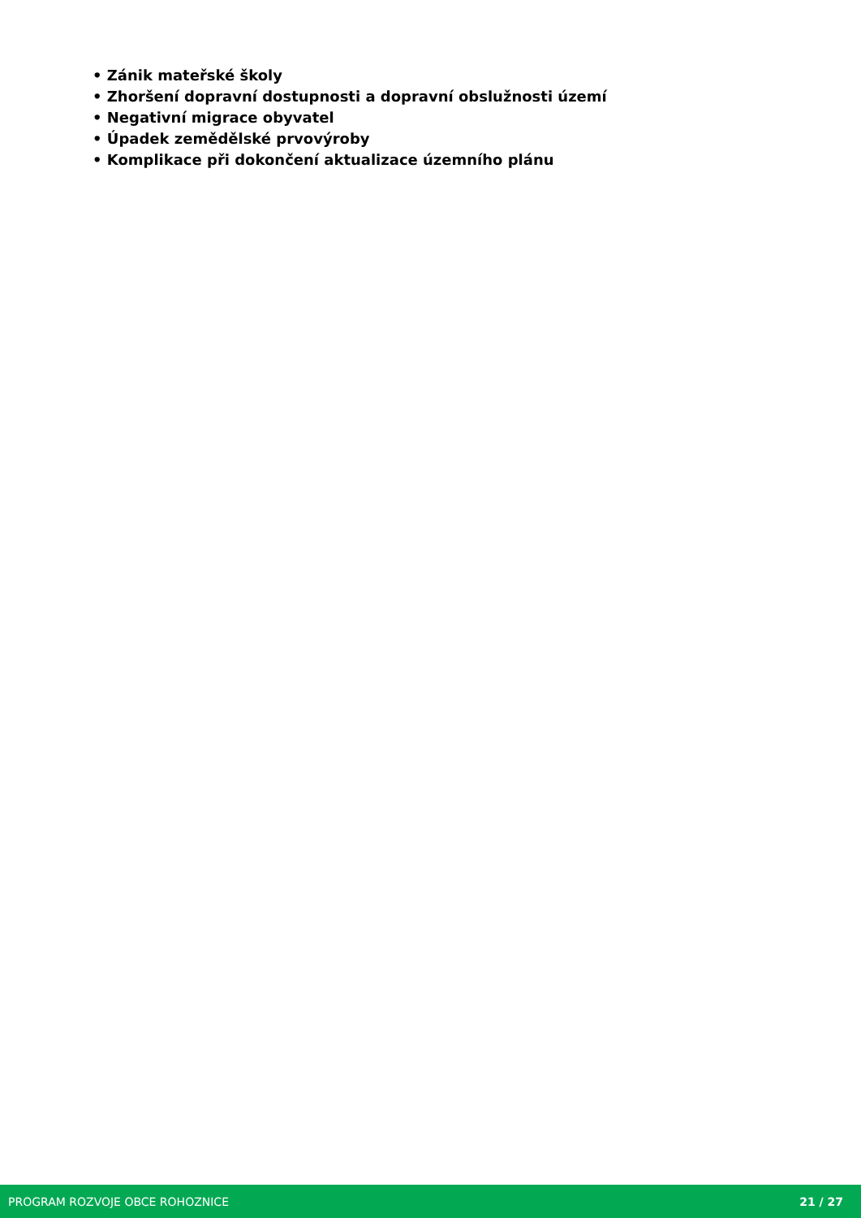• Zánik mateřské školy
• Zhoršení dopravní dostupnosti a dopravní obslužnosti území
• Negativní migrace obyvatel
• Úpadek zemědělské prvovýroby
• Komplikace při dokončení aktualizace územního plánu
PROGRAM ROZVOJE OBCE ROHOZNICE 21 / 27